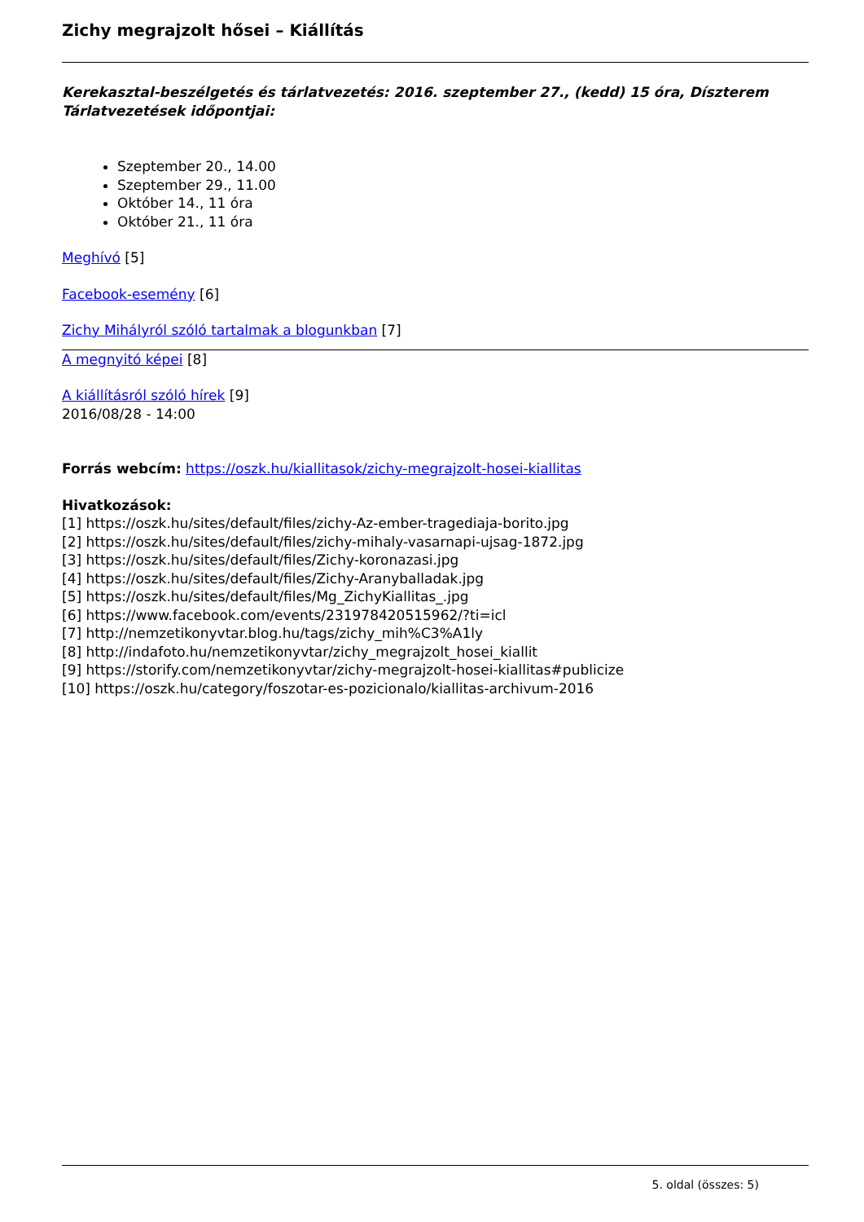Zichy megrajzolt hősei – Kiállítás
Kerekasztal-beszélgetés és tárlatvezetés: 2016. szeptember 27., (kedd) 15 óra, Díszterem
Tárlatvezetések időpontjai:
Szeptember 20., 14.00
Szeptember 29., 11.00
Október 14., 11 óra
Október 21., 11 óra
Meghívó [5]
Facebook-esemény [6]
Zichy Mihályról szóló tartalmak a blogunkban [7]
A megnyitó képei [8]
A kiállításról szóló hírek [9]
2016/08/28 - 14:00
Forrás webcím: https://oszk.hu/kiallitasok/zichy-megrajzolt-hosei-kiallitas
Hivatkozások:
[1] https://oszk.hu/sites/default/files/zichy-Az-ember-tragediaja-borito.jpg
[2] https://oszk.hu/sites/default/files/zichy-mihaly-vasarnapi-ujsag-1872.jpg
[3] https://oszk.hu/sites/default/files/Zichy-koronazasi.jpg
[4] https://oszk.hu/sites/default/files/Zichy-Aranyballadak.jpg
[5] https://oszk.hu/sites/default/files/Mg_ZichyKiallitas_.jpg
[6] https://www.facebook.com/events/231978420515962/?ti=icl
[7] http://nemzetikonyvtar.blog.hu/tags/zichy_mih%C3%A1ly
[8] http://indafoto.hu/nemzetikonyvtar/zichy_megrajzolt_hosei_kiallit
[9] https://storify.com/nemzetikonyvtar/zichy-megrajzolt-hosei-kiallitas#publicize
[10] https://oszk.hu/category/foszotar-es-pozicionalo/kiallitas-archivum-2016
5. oldal (összes: 5)